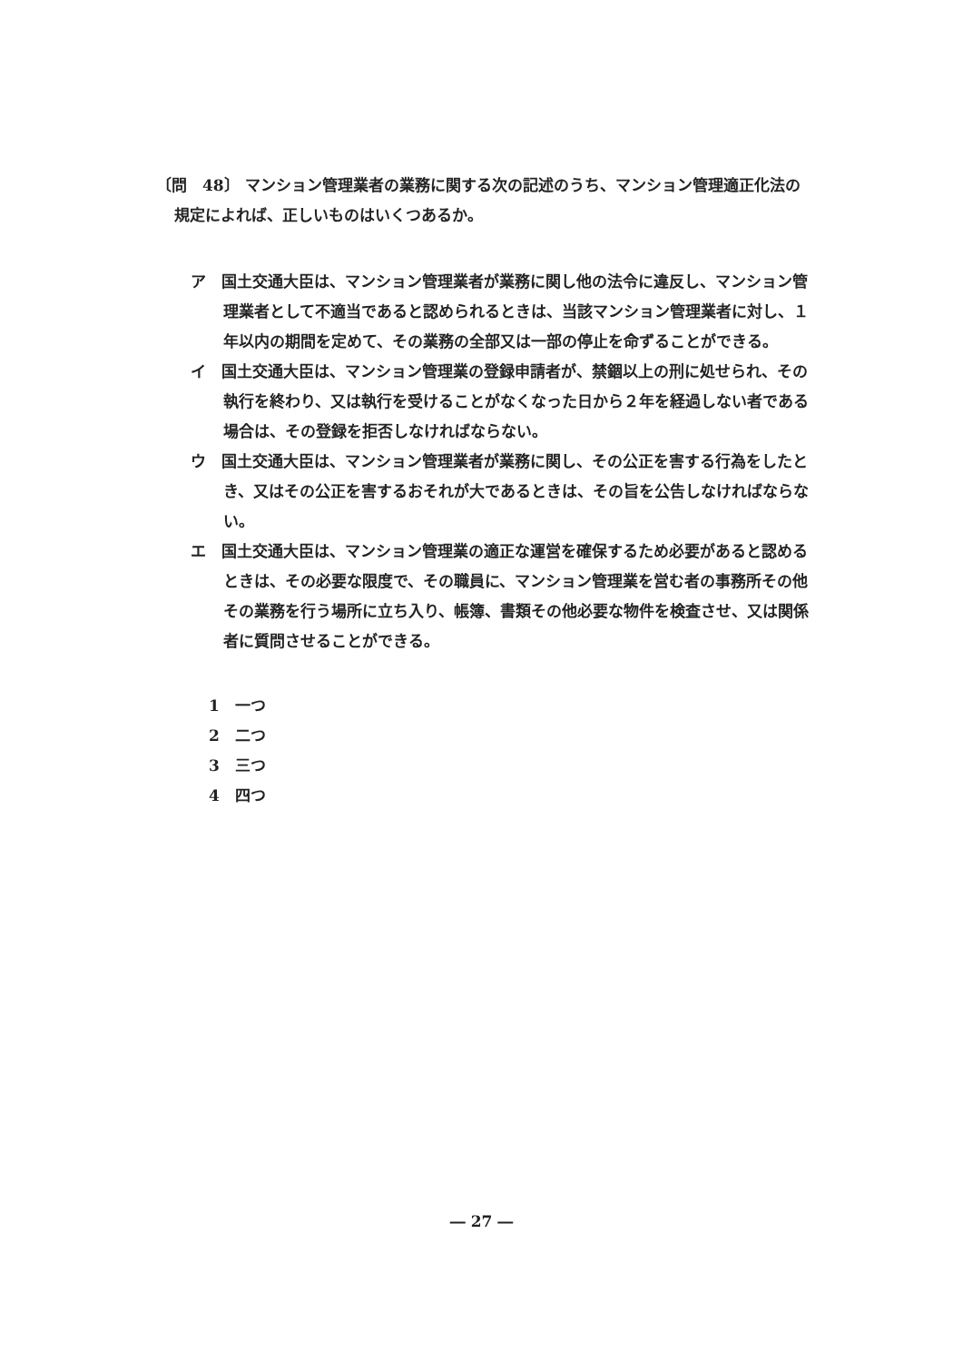〔問　48〕 マンション管理業者の業務に関する次の記述のうち、マンション管理適正化法の規定によれば、正しいものはいくつあるか。
ア　国土交通大臣は、マンション管理業者が業務に関し他の法令に違反し、マンション管理業者として不適当であると認められるときは、当該マンション管理業者に対し、１年以内の期間を定めて、その業務の全部又は一部の停止を命ずることができる。
イ　国土交通大臣は、マンション管理業の登録申請者が、禁錮以上の刑に処せられ、その執行を終わり、又は執行を受けることがなくなった日から２年を経過しない者である場合は、その登録を拒否しなければならない。
ウ　国土交通大臣は、マンション管理業者が業務に関し、その公正を害する行為をしたとき、又はその公正を害するおそれが大であるときは、その旨を公告しなければならない。
エ　国土交通大臣は、マンション管理業の適正な運営を確保するため必要があると認めるときは、その必要な限度で、その職員に、マンション管理業を営む者の事務所その他その業務を行う場所に立ち入り、帳簿、書類その他必要な物件を検査させ、又は関係者に質問させることができる。
1　一つ
2　二つ
3　三つ
4　四つ
― 27 ―